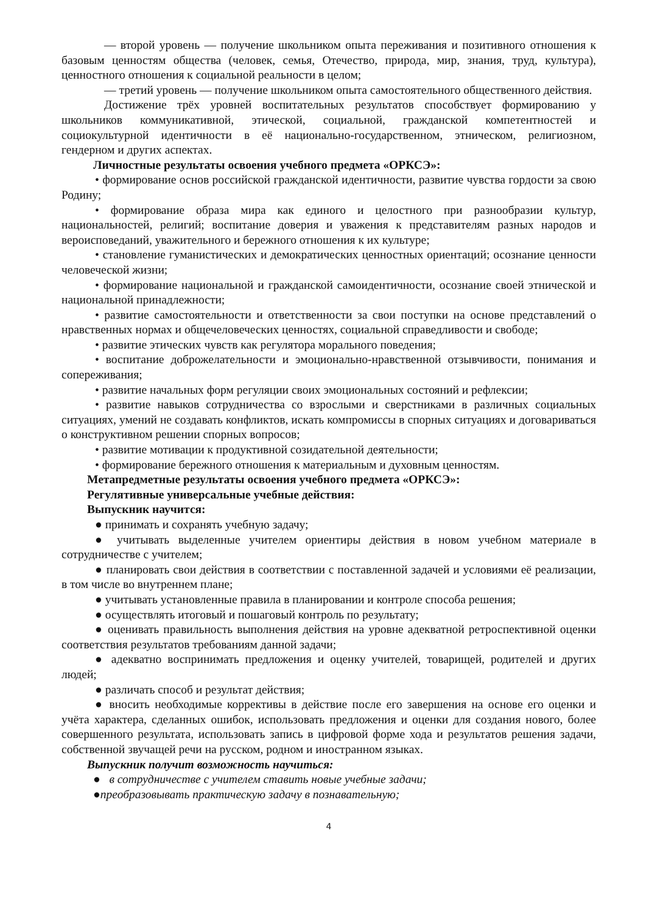— второй уровень — получение школьником опыта переживания и позитивного отношения к базовым ценностям общества (человек, семья, Отечество, природа, мир, знания, труд, культура), ценностного отношения к социальной реальности в целом;
— третий уровень — получение школьником опыта самостоятельного общественного действия.
Достижение трёх уровней воспитательных результатов способствует формированию у школьников коммуникативной, этической, социальной, гражданской компетентностей и социокультурной идентичности в её национально-государственном, этническом, религиозном, гендерном и других аспектах.
Личностные результаты освоения учебного предмета «ОРКСЭ»:
• формирование основ российской гражданской идентичности, развитие чувства гордости за свою Родину;
• формирование образа мира как единого и целостного при разнообразии культур, национальностей, религий; воспитание доверия и уважения к представителям разных народов и вероисповеданий, уважительного и бережного отношения к их культуре;
• становление гуманистических и демократических ценностных ориентаций; осознание ценности человеческой жизни;
• формирование национальной и гражданской самоидентичности, осознание своей этнической и национальной принадлежности;
• развитие самостоятельности и ответственности за свои поступки на основе представлений о нравственных нормах и общечеловеческих ценностях, социальной справедливости и свободе;
• развитие этических чувств как регулятора морального поведения;
• воспитание доброжелательности и эмоционально-нравственной отзывчивости, понимания и сопереживания;
• развитие начальных форм регуляции своих эмоциональных состояний и рефлексии;
• развитие навыков сотрудничества со взрослыми и сверстниками в различных социальных ситуациях, умений не создавать конфликтов, искать компромиссы в спорных ситуациях и договариваться о конструктивном решении спорных вопросов;
• развитие мотивации к продуктивной созидательной деятельности;
• формирование бережного отношения к материальным и духовным ценностям.
Метапредметные результаты освоения учебного предмета «ОРКСЭ»:
Регулятивные универсальные учебные действия:
Выпускник научится:
● принимать и сохранять учебную задачу;
● учитывать выделенные учителем ориентиры действия в новом учебном материале в сотрудничестве с учителем;
● планировать свои действия в соответствии с поставленной задачей и условиями её реализации, в том числе во внутреннем плане;
● учитывать установленные правила в планировании и контроле способа решения;
● осуществлять итоговый и пошаговый контроль по результату;
● оценивать правильность выполнения действия на уровне адекватной ретроспективной оценки соответствия результатов требованиям данной задачи;
● адекватно воспринимать предложения и оценку учителей, товарищей, родителей и других людей;
● различать способ и результат действия;
● вносить необходимые коррективы в действие после его завершения на основе его оценки и учёта характера, сделанных ошибок, использовать предложения и оценки для создания нового, более совершенного результата, использовать запись в цифровой форме хода и результатов решения задачи, собственной звучащей речи на русском, родном и иностранном языках.
Выпускник получит возможность научиться:
● в сотрудничестве с учителем ставить новые учебные задачи;
●преобразовывать практическую задачу в познавательную;
4